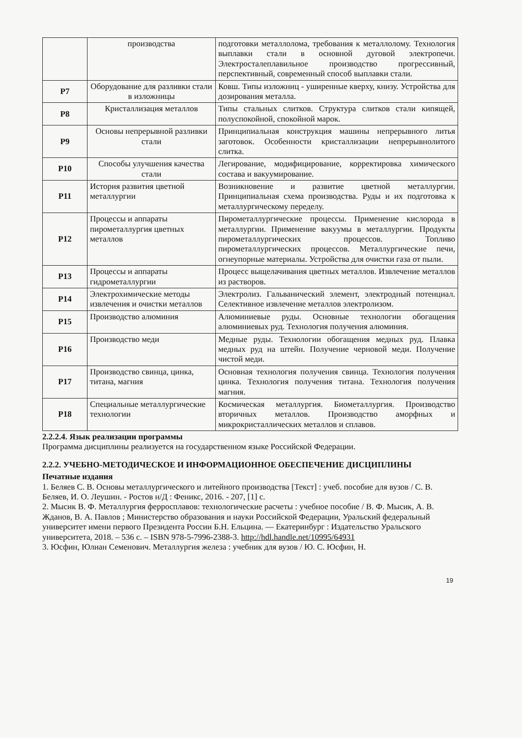| | производства | подготовки металлолома, требования к металлолому. Технология выплавки стали в основной дуговой электропечи. Электросталеплавильное производство прогрессивный, перспективный, современный способ выплавки стали. |
| P7 | Оборудование для разливки стали в изложницы | Ковш. Типы изложниц - уширенные кверху, книзу. Устройства для дозирования металла. |
| P8 | Кристаллизация металлов | Типы стальных слитков. Структура слитков стали кипящей, полуспокойной, спокойной марок. |
| P9 | Основы непрерывной разливки стали | Принципиальная конструкция машины непрерывного литья заготовок. Особенности кристаллизации непрерывнолитого слитка. |
| P10 | Способы улучшения качества стали | Легирование, модифицирование, корректировка химического состава и вакуумирование. |
| P11 | История развития цветной металлургии | Возникновение и развитие цветной металлургии. Принципиальная схема производства. Руды и их подготовка к металлургическому переделу. |
| P12 | Процессы и аппараты пирометаллургия цветных металлов | Пирометаллургические процессы. Применение кислорода в металлургии. Применение вакуумы в металлургии. Продукты пирометаллургических процессов. Топливо пирометаллургических процессов. Металлургические печи, огнеупорные материалы. Устройства для очистки газа от пыли. |
| P13 | Процессы и аппараты гидрометаллургии | Процесс выщелачивания цветных металлов. Извлечение металлов из растворов. |
| P14 | Электрохимические методы извлечения и очистки металлов | Электролиз. Гальванический элемент, электродный потенциал. Селективное извлечение металлов электролизом. |
| P15 | Производство алюминия | Алюминиевые руды. Основные технологии обогащения алюминиевых руд. Технология получения алюминия. |
| P16 | Производство меди | Медные руды. Технологии обогащения медных руд. Плавка медных руд на штейн. Получение черновой меди. Получение чистой меди. |
| P17 | Производство свинца, цинка, титана, магния | Основная технология получения свинца. Технология получения цинка. Технология получения титана. Технология получения магния. |
| P18 | Специальные металлургические технологии | Космическая металлургия. Биометаллургия. Производство вторичных металлов. Производство аморфных и микрокристаллических металлов и сплавов. |
2.2.2.4. Язык реализации программы
Программа дисциплины реализуется на государственном языке Российской Федерации.
2.2.2. УЧЕБНО-МЕТОДИЧЕСКОЕ И ИНФОРМАЦИОННОЕ ОБЕСПЕЧЕНИЕ ДИСЦИПЛИНЫ
Печатные издания
1. Беляев С. В. Основы металлургического и литейного производства [Текст] : учеб. пособие для вузов / С. В. Беляев, И. О. Леушин. - Ростов н/Д : Феникс, 2016. - 207, [1] с.
2. Мысик В. Ф. Металлургия ферросплавов: технологические расчеты : учебное пособие / В. Ф. Мысик, А. В. Жданов, В. А. Павлов ; Министерство образования и науки Российской Федерации, Уральский федеральный университет имени первого Президента России Б.Н. Ельцина. — Екатеринбург : Издательство Уральского университета, 2018. – 536 с. – ISBN 978-5-7996-2388-3. http://hdl.handle.net/10995/64931
3. Юсфин, Юлиан Семенович. Металлургия железа : учебник для вузов / Ю. С. Юсфин, Н.
19